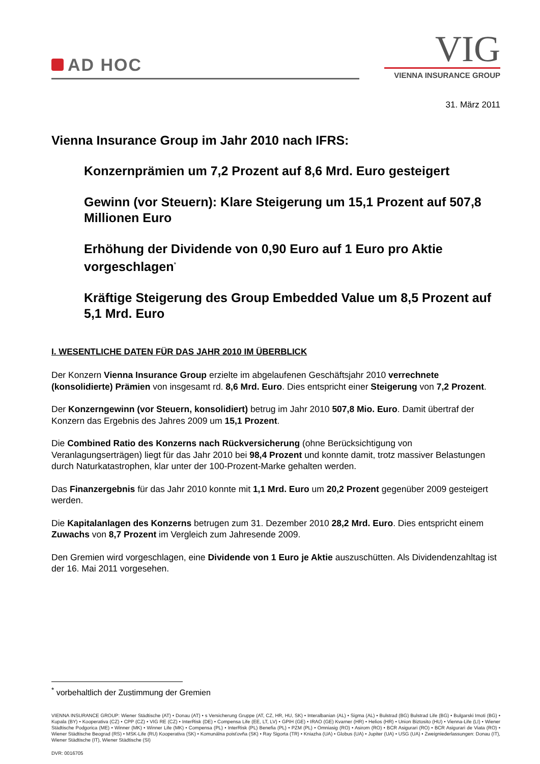AD HOC
VIG
VIENNA INSURANCE GROUP
31. März 2011
Vienna Insurance Group im Jahr 2010 nach IFRS:
Konzernprämien um 7,2 Prozent auf 8,6 Mrd. Euro gesteigert
Gewinn (vor Steuern): Klare Steigerung um 15,1 Prozent auf 507,8 Millionen Euro
Erhöhung der Dividende von 0,90 Euro auf 1 Euro pro Aktie vorgeschlagen<sup>*</sup>
Kräftige Steigerung des Group Embedded Value um 8,5 Prozent auf 5,1 Mrd. Euro
I. WESENTLICHE DATEN FÜR DAS JAHR 2010 IM ÜBERBLICK
Der Konzern Vienna Insurance Group erzielte im abgelaufenen Geschäftsjahr 2010 verrechnete (konsolidierte) Prämien von insgesamt rd. 8,6 Mrd. Euro. Dies entspricht einer Steigerung von 7,2 Prozent.
Der Konzerngewinn (vor Steuern, konsolidiert) betrug im Jahr 2010 507,8 Mio. Euro. Damit übertraf der Konzern das Ergebnis des Jahres 2009 um 15,1 Prozent.
Die Combined Ratio des Konzerns nach Rückversicherung (ohne Berücksichtigung von Veranlagungserträgen) liegt für das Jahr 2010 bei 98,4 Prozent und konnte damit, trotz massiver Belastungen durch Naturkatastrophen, klar unter der 100-Prozent-Marke gehalten werden.
Das Finanzergebnis für das Jahr 2010 konnte mit 1,1 Mrd. Euro um 20,2 Prozent gegenüber 2009 gesteigert werden.
Die Kapitalanlagen des Konzerns betrugen zum 31. Dezember 2010 28,2 Mrd. Euro. Dies entspricht einem Zuwachs von 8,7 Prozent im Vergleich zum Jahresende 2009.
Den Gremien wird vorgeschlagen, eine Dividende von 1 Euro je Aktie auszuschütten. Als Dividendenzahltag ist der 16. Mai 2011 vorgesehen.
<sup>*</sup> vorbehaltlich der Zustimmung der Gremien
VIENNA INSURANCE GROUP: Wiener Städtische (AT) • Donau (AT) • s Versicherung Gruppe (AT, CZ, HR, HU, SK) • Interalbanian (AL) • Sigma (AL) • Bulstrad (BG) Bulstrad Life (BG) • Bulgarski Imoti (BG) • Kupala (BY) • Kooperativa (CZ) • CPP (CZ) • VIG RE (CZ) • InterRisk (DE) • Compensa Life (EE, LT, LV) • GPIH (GE) • IRAO (GE) Kvarner (HR) • Helios (HR) • Union Biztosito (HU) • Vienna-Life (LI) • Wiener Städtische Podgorica (ME) • Winner (MK) • Winner Life (MK) • Compensa (PL) • InterRisk (PL) Benefia (PL) • PZM (PL) • Omniasig (RO) • Asirom (RO) • BCR Asigurari (RO) • BCR Asigurari de Viata (RO) • Wiener Städtische Beograd (RS) • MSK-Life (RU) Kooperativa (SK) • Komunálna poisťovňa (SK) • Ray Sigorta (TR) • Kniazha (UA) • Globus (UA) • Jupiter (UA) • USG (UA) • Zweigniederlassungen: Donau (IT), Wiener Städtische (IT), Wiener Städtische (SI)
DVR: 0016705